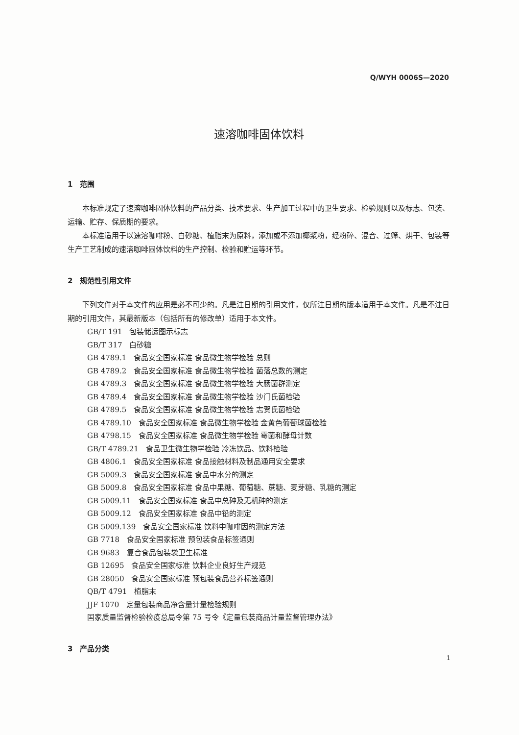Q/WYH 0006S—2020
速溶咖啡固体饮料
1　范围
本标准规定了速溶咖啡固体饮料的产品分类、技术要求、生产加工过程中的卫生要求、检验规则以及标志、包装、运输、贮存、保质期的要求。
本标准适用于以速溶咖啡粉、白砂糖、植脂末为原料，添加或不添加椰浆粉，经粉碎、混合、过筛、烘干、包装等生产工艺制成的速溶咖啡固体饮料的生产控制、检验和贮运等环节。
2　规范性引用文件
下列文件对于本文件的应用是必不可少的。凡是注日期的引用文件，仅所注日期的版本适用于本文件。凡是不注日期的引用文件，其最新版本（包括所有的修改单）适用于本文件。
GB/T 191　包装储运图示标志
GB/T 317　白砂糖
GB 4789.1　食品安全国家标准 食品微生物学检验 总则
GB 4789.2　食品安全国家标准 食品微生物学检验 菌落总数的测定
GB 4789.3　食品安全国家标准 食品微生物学检验 大肠菌群测定
GB 4789.4　食品安全国家标准 食品微生物学检验 沙门氏菌检验
GB 4789.5　食品安全国家标准 食品微生物学检验 志贺氏菌检验
GB 4789.10　食品安全国家标准 食品微生物学检验 金黄色葡萄球菌检验
GB 4798.15　食品安全国家标准 食品微生物学检验 霉菌和酵母计数
GB/T 4789.21　食品卫生微生物学检验 冷冻饮品、饮料检验
GB 4806.1　食品安全国家标准 食品接触材料及制品通用安全要求
GB 5009.3　食品安全国家标准 食品中水分的测定
GB 5009.8　食品安全国家标准 食品中果糖、葡萄糖、蔗糖、麦芽糖、乳糖的测定
GB 5009.11　食品安全国家标准 食品中总砷及无机砷的测定
GB 5009.12　食品安全国家标准 食品中铅的测定
GB 5009.139　食品安全国家标准 饮料中咖啡因的测定方法
GB 7718　食品安全国家标准 预包装食品标签通则
GB 9683　复合食品包装袋卫生标准
GB 12695　食品安全国家标准 饮料企业良好生产规范
GB 28050　食品安全国家标准 预包装食品营养标签通则
QB/T 4791　植脂末
JJF 1070　定量包装商品净含量计量检验规则
国家质量监督检验检疫总局令第 75 号令《定量包装商品计量监督管理办法》
3　产品分类
1